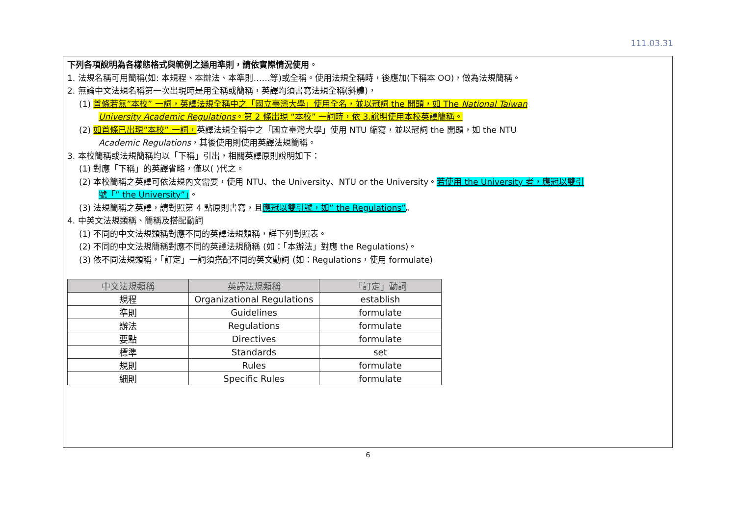111.03.31
下列各項說明為各樣態格式與範例之通用準則，請依實際情況使用。
1. 法規名稱可用簡稱(如: 本規程、本辦法、本準則……等)或全稱。使用法規全稱時，後應加(下稱本 OO)，做為法規簡稱。
2. 無論中文法規名稱第一次出現時是用全稱或簡稱，英譯均須書寫法規全稱(斜體)，
(1) 首條若無”本校” 一詞，英譯法規全稱中之「國立臺灣大學」使用全名，並以冠詞 the 開頭，如 The National Taiwan
University Academic Regulations。第 2 條出現 “本校” 一詞時，依 3.說明使用本校英譯簡稱。
(2) 如首條已出現”本校” 一詞，英譯法規全稱中之「國立臺灣大學」使用 NTU 縮寫，並以冠詞 the 開頭，如 the NTU
Academic Regulations，其後使用則使用英譯法規簡稱。
3. 本校簡稱或法規簡稱均以「下稱」引出，相關英譯原則說明如下：
(1) 對應「下稱」的英譯省略，僅以( )代之。
(2) 本校簡稱之英譯可依法規內文需要，使用 NTU、the University、NTU or the University。若使用 the University 者，應冠以雙引
號「” the University”」。
(3) 法規簡稱之英譯，請對照第 4 點原則書寫，且應冠以雙引號，如” the Regulations”。
4. 中英文法規類稱、簡稱及搭配動詞
(1) 不同的中文法規類稱對應不同的英譯法規類稱，詳下列對照表。
(2) 不同的中文法規簡稱對應不同的英譯法規簡稱 (如：「本辦法」對應 the Regulations)。
(3) 依不同法規類稱，「訂定」一詞須搭配不同的英文動詞 (如：Regulations，使用 formulate)
| 中文法規類稱 | 英譯法規類稱 | 「訂定」動詞 |
| --- | --- | --- |
| 規程 | Organizational Regulations | establish |
| 準則 | Guidelines | formulate |
| 辦法 | Regulations | formulate |
| 要點 | Directives | formulate |
| 標準 | Standards | set |
| 規則 | Rules | formulate |
| 細則 | Specific Rules | formulate |
6